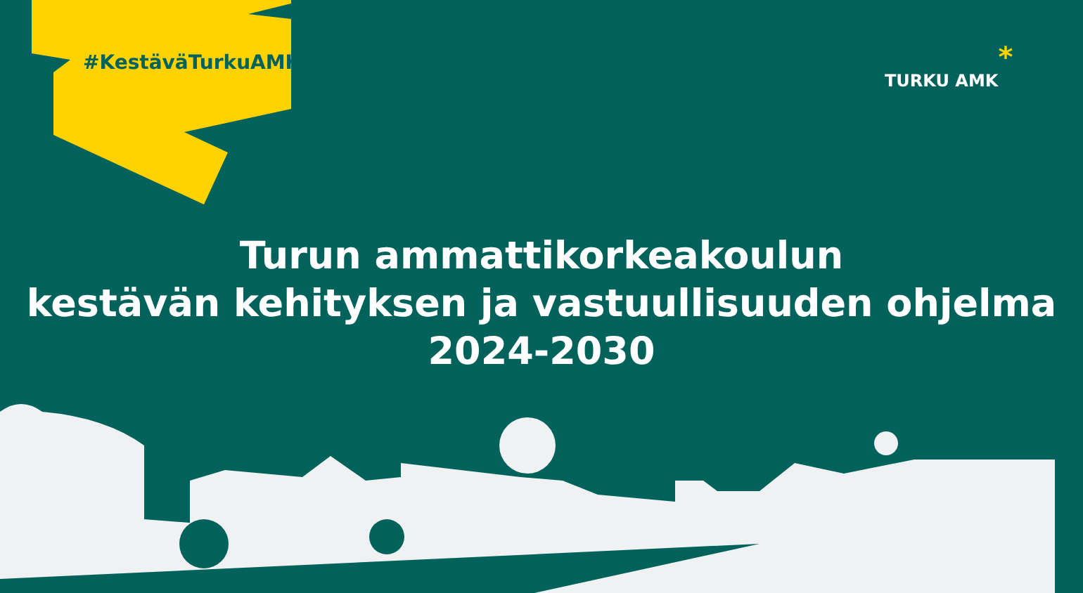#KestäväTurkuAMK TURKU AMK*
Turun ammattikorkeakoulun
kestävän kehityksen ja vastuullisuuden ohjelma
2024-2030